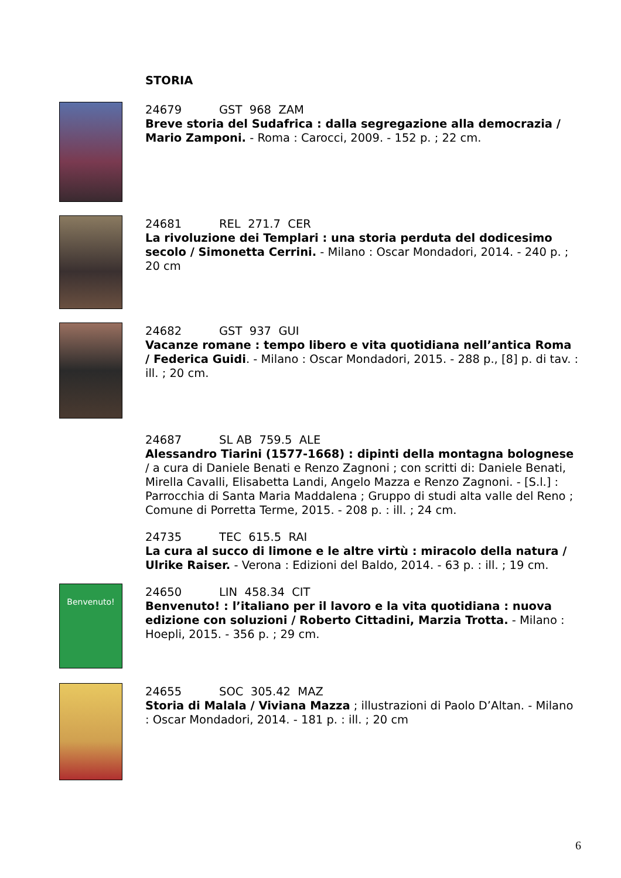STORIA
24679 GST 968 ZAM
Breve storia del Sudafrica : dalla segregazione alla democrazia / Mario Zamponi. - Roma : Carocci, 2009. - 152 p. ; 22 cm.
24681 REL 271.7 CER
La rivoluzione dei Templari : una storia perduta del dodicesimo secolo / Simonetta Cerrini. - Milano : Oscar Mondadori, 2014. - 240 p. ; 20 cm
24682 GST 937 GUI
Vacanze romane : tempo libero e vita quotidiana nell’antica Roma / Federica Guidi. - Milano : Oscar Mondadori, 2015. - 288 p., [8] p. di tav. : ill. ; 20 cm.
24687 SL AB 759.5 ALE
Alessandro Tiarini (1577-1668) : dipinti della montagna bolognese / a cura di Daniele Benati e Renzo Zagnoni ; con scritti di: Daniele Benati, Mirella Cavalli, Elisabetta Landi, Angelo Mazza e Renzo Zagnoni. - [S.l.] : Parrocchia di Santa Maria Maddalena ; Gruppo di studi alta valle del Reno ; Comune di Porretta Terme, 2015. - 208 p. : ill. ; 24 cm.
24735 TEC 615.5 RAI
La cura al succo di limone e le altre virtù : miracolo della natura / Ulrike Raiser. - Verona : Edizioni del Baldo, 2014. - 63 p. : ill. ; 19 cm.
Benvenuto!
24650 LIN 458.34 CIT
Benvenuto! : l’italiano per il lavoro e la vita quotidiana : nuova edizione con soluzioni / Roberto Cittadini, Marzia Trotta. - Milano : Hoepli, 2015. - 356 p. ; 29 cm.
24655 SOC 305.42 MAZ
Storia di Malala / Viviana Mazza ; illustrazioni di Paolo D’Altan. - Milano : Oscar Mondadori, 2014. - 181 p. : ill. ; 20 cm
6